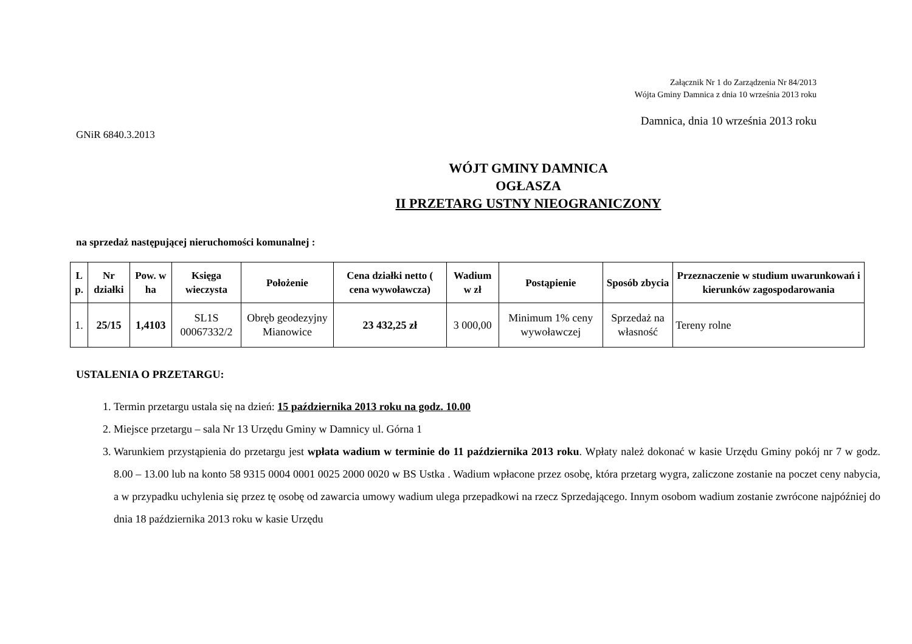Załącznik Nr 1 do Zarządzenia Nr 84/2013
Wójta Gminy Damnica z dnia 10 września 2013 roku
Damnica, dnia 10 września 2013 roku
GNiR 6840.3.2013
WÓJT GMINY DAMNICA
OGŁASZA
II PRZETARG USTNY NIEOGRANICZONY
na sprzedaż następującej nieruchomości komunalnej :
| L p. | Nr działki | Pow. w ha | Księga wieczysta | Położenie | Cena działki netto ( cena wywoławcza) | Wadium w zł | Postąpienie | Sposób zbycia | Przeznaczenie w studium uwarunkowań i kierunków zagospodarowania |
| --- | --- | --- | --- | --- | --- | --- | --- | --- | --- |
| 1. | 25/15 | 1,4103 | SL1S 00067332/2 | Obręb geodezyjny Mianowice | 23 432,25 zł | 3 000,00 | Minimum 1% ceny wywoławczej | Sprzedaż na własność | Tereny rolne |
USTALENIA O PRZETARGU:
1. Termin przetargu ustala się na dzień: 15 października 2013 roku na godz. 10.00
2. Miejsce przetargu – sala Nr 13 Urzędu Gminy w Damnicy ul. Górna 1
3. Warunkiem przystąpienia do przetargu jest wpłata wadium w terminie do 11 października 2013 roku. Wpłaty należ dokonać w kasie Urzędu Gminy pokój nr 7 w godz. 8.00 – 13.00 lub na konto 58 9315 0004 0001 0025 2000 0020 w BS Ustka . Wadium wpłacone przez osobę, która przetarg wygra, zaliczone zostanie na poczet ceny nabycia, a w przypadku uchylenia się przez tę osobę od zawarcia umowy wadium ulega przepadkowi na rzecz Sprzedającego. Innym osobom wadium zostanie zwrócone najpóźniej do dnia 18 października 2013 roku w kasie Urzędu